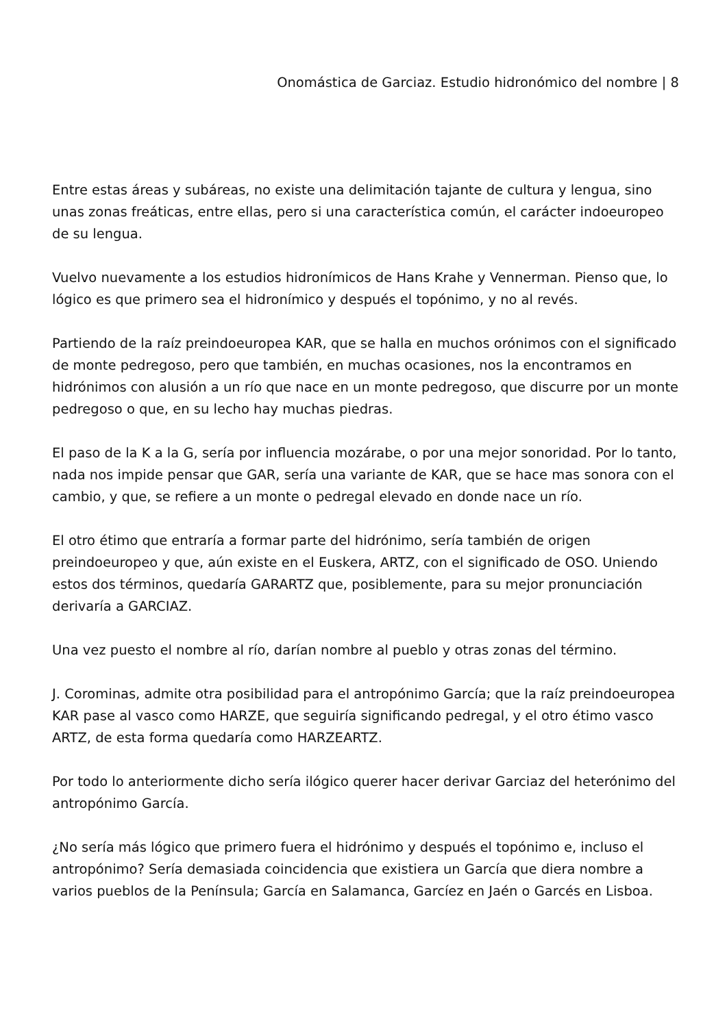Onomástica de Garciaz. Estudio hidronómico del nombre | 8
Entre estas áreas y subáreas, no existe una delimitación tajante de cultura y lengua, sino unas zonas freáticas, entre ellas, pero si una característica común, el carácter indoeuropeo de su lengua.
Vuelvo nuevamente a los estudios hidronímicos de Hans Krahe y Vennerman. Pienso que, lo lógico es que primero sea el hidronímico y después el topónimo, y no al revés.
Partiendo de la raíz preindoeuropea KAR, que se halla en muchos orónimos con el significado de monte pedregoso, pero que también, en muchas ocasiones, nos la encontramos en hidrónimos con alusión a un río que nace en un monte pedregoso, que discurre por un monte pedregoso o que, en su lecho hay muchas piedras.
El paso de la K a la G, sería por influencia mozárabe, o por una mejor sonoridad. Por lo tanto, nada nos impide pensar que GAR, sería una variante de KAR, que se hace mas sonora con el cambio, y que, se refiere a un monte o pedregal elevado en donde nace un río.
El otro étimo que entraría a formar parte del hidrónimo, sería también de origen preindoeuropeo y que, aún existe en el Euskera, ARTZ, con el significado de OSO. Uniendo estos dos términos, quedaría GARARTZ que, posiblemente, para su mejor pronunciación derivaría a GARCIAZ.
Una vez puesto el nombre al río, darían nombre al pueblo y otras zonas del término.
J. Corominas, admite otra posibilidad para el antropónimo García; que la raíz preindoeuropea KAR pase al vasco como HARZE, que seguiría significando pedregal, y el otro étimo vasco ARTZ, de esta forma quedaría como HARZEARTZ.
Por todo lo anteriormente dicho sería ilógico querer hacer derivar Garciaz del heterónimo del antropónimo García.
¿No sería más lógico que primero fuera el hidrónimo y después el topónimo e, incluso el antropónimo? Sería demasiada coincidencia que existiera un García que diera nombre a varios pueblos de la Península; García en Salamanca, Garcíez en Jaén o Garcés en Lisboa.